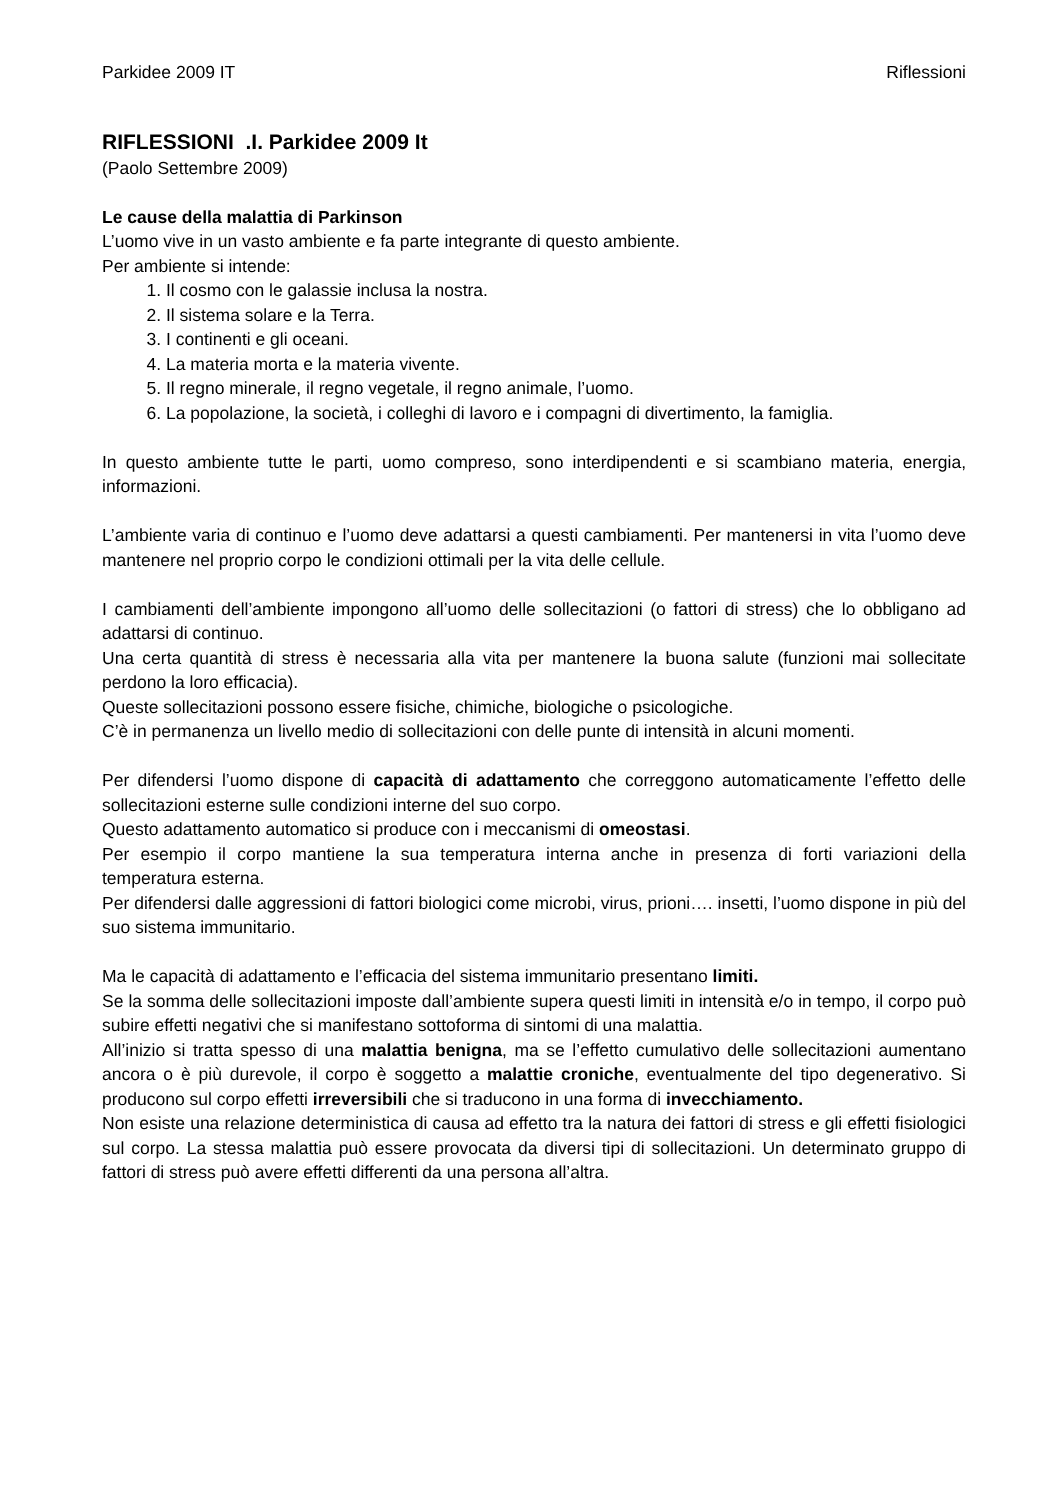Parkidee 2009 IT Riflessioni
RIFLESSIONI .I. Parkidee 2009 It
(Paolo Settembre 2009)
Le cause della malattia di Parkinson
L’uomo vive in un vasto ambiente e fa parte integrante di questo ambiente.
Per ambiente si intende:
1. Il cosmo con le galassie inclusa la nostra.
2. Il sistema solare e la Terra.
3. I continenti e gli oceani.
4. La materia morta e la materia vivente.
5. Il regno minerale, il regno vegetale, il regno animale, l’uomo.
6. La popolazione, la società, i colleghi di lavoro e i compagni di divertimento, la famiglia.
In questo ambiente tutte le parti, uomo compreso, sono interdipendenti e si scambiano materia, energia, informazioni.
L’ambiente varia di continuo e l’uomo deve adattarsi a questi cambiamenti. Per mantenersi in vita l’uomo deve mantenere nel proprio corpo le condizioni ottimali per la vita delle cellule.
I cambiamenti dell’ambiente impongono all’uomo delle sollecitazioni (o fattori di stress) che lo obbligano ad adattarsi di continuo.
Una certa quantità di stress è necessaria alla vita per mantenere la buona salute (funzioni mai sollecitate perdono la loro efficacia).
Queste sollecitazioni possono essere fisiche, chimiche, biologiche o psicologiche.
C’è in permanenza un livello medio di sollecitazioni con delle punte di intensità in alcuni momenti.
Per difendersi l’uomo dispone di capacità di adattamento che correggono automaticamente l’effetto delle sollecitazioni esterne sulle condizioni interne del suo corpo.
Questo adattamento automatico si produce con i meccanismi di omeostasi.
Per esempio il corpo mantiene la sua temperatura interna anche in presenza di forti variazioni della temperatura esterna.
Per difendersi dalle aggressioni di fattori biologici come microbi, virus, prioni…. insetti, l’uomo dispone in più del suo sistema immunitario.
Ma le capacità di adattamento e l’efficacia del sistema immunitario presentano limiti.
Se la somma delle sollecitazioni imposte dall’ambiente supera questi limiti in intensità e/o in tempo, il corpo può subire effetti negativi che si manifestano sottoforma di sintomi di una malattia.
All’inizio si tratta spesso di una malattia benigna, ma se l’effetto cumulativo delle sollecitazioni aumentano ancora o è più durevole, il corpo è soggetto a malattie croniche, eventualmente del tipo degenerativo. Si producono sul corpo effetti irreversibili che si traducono in una forma di invecchiamento.
Non esiste una relazione deterministica di causa ad effetto tra la natura dei fattori di stress e gli effetti fisiologici sul corpo. La stessa malattia può essere provocata da diversi tipi di sollecitazioni. Un determinato gruppo di fattori di stress può avere effetti differenti da una persona all’altra.